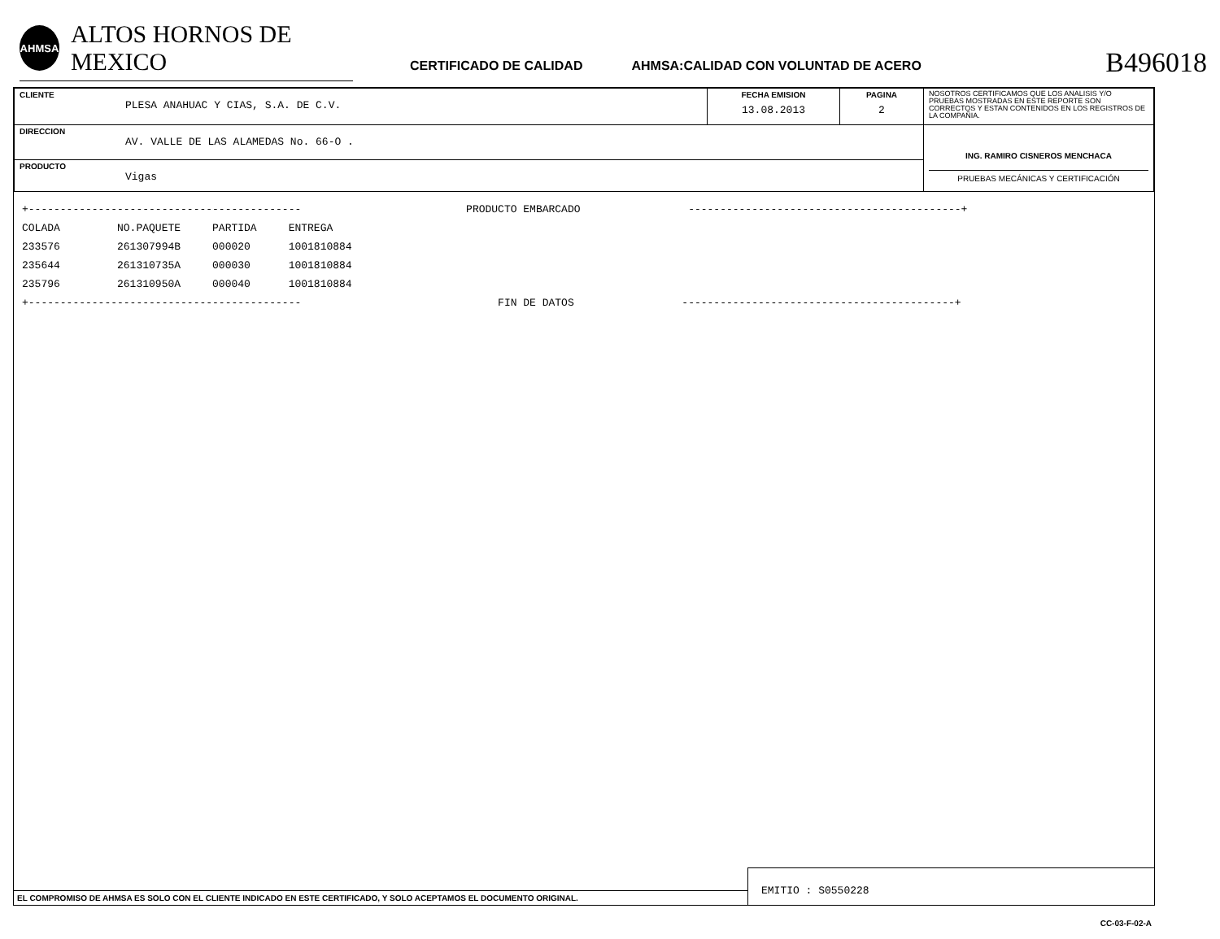AHMSA
ALTOS HORNOS DE MEXICO
CERTIFICADO DE CALIDAD
AHMSA:CALIDAD CON VOLUNTAD DE ACERO
B496018
| CLIENTE PLESA ANAHUAC Y CIAS, S.A. DE C.V. | FECHA EMISION 13.08.2013 | PAGINA 2 | NOSOTROS CERTIFICAMOS QUE LOS ANALISIS Y/O PRUEBAS MOSTRADAS EN ESTE REPORTE SON CORRECTOS Y ESTAN CONTENIDOS EN LOS REGISTROS DE LA COMPAÑIA. |
| DIRECCION AV. VALLE DE LAS ALAMEDAS No. 66-O . | | | ING. RAMIRO CISNEROS MENCHACA PRUEBAS MECÁNICAS Y CERTIFICACIÓN |
| PRODUCTO Vigas | | | |
+------------------------------------------- PRODUCTO EMBARCADO -------------------------------------------+ COLADA NO.PAQUETE PARTIDA ENTREGA 233576 261307994B 000020 1001810884 235644 261310735A 000030 1001810884 235796 261310950A 000040 1001810884 +------------------------------------------- FIN DE DATOS -------------------------------------------+
EL COMPROMISO DE AHMSA ES SOLO CON EL CLIENTE INDICADO EN ESTE CERTIFICADO, Y SOLO ACEPTAMOS EL DOCUMENTO ORIGINAL.
EMITIO : S0550228
CC-03-F-02-A